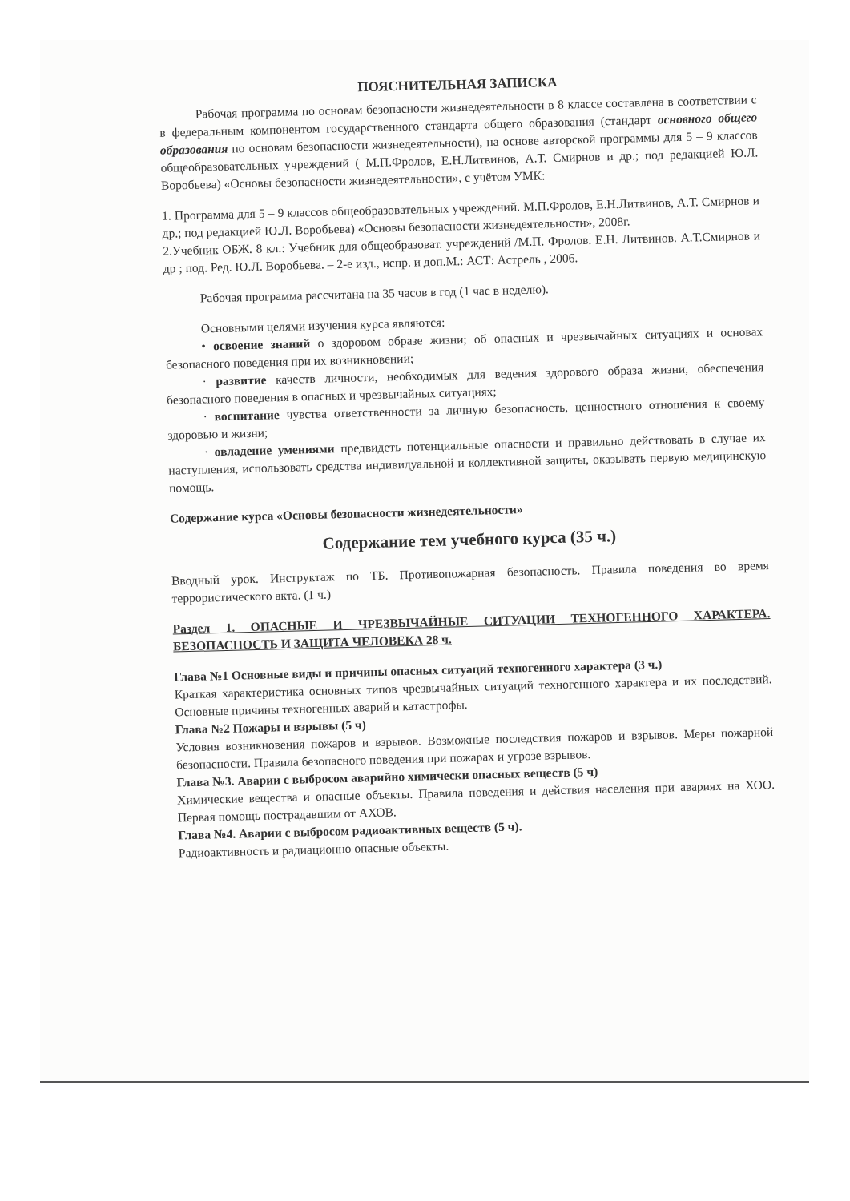ПОЯСНИТЕЛЬНАЯ ЗАПИСКА
Рабочая программа по основам безопасности жизнедеятельности в 8 классе составлена в соответствии с в федеральным компонентом государственного стандарта общего образования (стандарт основного общего образования по основам безопасности жизнедеятельности), на основе авторской программы для 5 – 9 классов общеобразовательных учреждений ( М.П.Фролов, Е.Н.Литвинов, А.Т. Смирнов и др.; под редакцией Ю.Л. Воробьева) «Основы безопасности жизнедеятельности», с учётом УМК:
1. Программа для 5 – 9 классов общеобразовательных учреждений. М.П.Фролов, Е.Н.Литвинов, А.Т. Смирнов и др.; под редакцией Ю.Л. Воробьева) «Основы безопасности жизнедеятельности», 2008г.
2.Учебник ОБЖ. 8 кл.: Учебник для общеобразоват. учреждений /М.П. Фролов. Е.Н. Литвинов. А.Т.Смирнов и др ; под. Ред. Ю.Л. Воробьева. – 2-е изд., испр. и доп.М.: АСТ: Астрель , 2006.
Рабочая программа рассчитана на 35 часов в год (1 час в неделю).
Основными целями изучения курса являются:
• освоение знаний о здоровом образе жизни; об опасных и чрезвычайных ситуациях и основах безопасного поведения при их возникновении;
· развитие качеств личности, необходимых для ведения здорового образа жизни, обеспечения безопасного поведения в опасных и чрезвычайных ситуациях;
· воспитание чувства ответственности за личную безопасность, ценностного отношения к своему здоровью и жизни;
· овладение умениями предвидеть потенциальные опасности и правильно действовать в случае их наступления, использовать средства индивидуальной и коллективной защиты, оказывать первую медицинскую помощь.
Содержание курса «Основы безопасности жизнедеятельности»
Содержание тем учебного курса (35 ч.)
Вводный урок. Инструктаж по ТБ. Противопожарная безопасность. Правила поведения во время террористического акта. (1 ч.)
Раздел 1. ОПАСНЫЕ И ЧРЕЗВЫЧАЙНЫЕ СИТУАЦИИ ТЕХНОГЕННОГО ХАРАКТЕРА. БЕЗОПАСНОСТЬ И ЗАЩИТА ЧЕЛОВЕКА 28 ч.
Глава №1 Основные виды и причины опасных ситуаций техногенного характера (3 ч.)
Краткая характеристика основных типов чрезвычайных ситуаций техногенного характера и их последствий. Основные причины техногенных аварий и катастрофы.
Глава №2 Пожары и взрывы (5 ч)
Условия возникновения пожаров и взрывов. Возможные последствия пожаров и взрывов. Меры пожарной безопасности. Правила безопасного поведения при пожарах и угрозе взрывов.
Глава №3. Аварии с выбросом аварийно химически опасных веществ (5 ч)
Химические вещества и опасные объекты. Правила поведения и действия населения при авариях на ХОО. Первая помощь пострадавшим от АХОВ.
Глава №4. Аварии с выбросом радиоактивных веществ (5 ч).
Радиоактивность и радиационно опасные объекты.